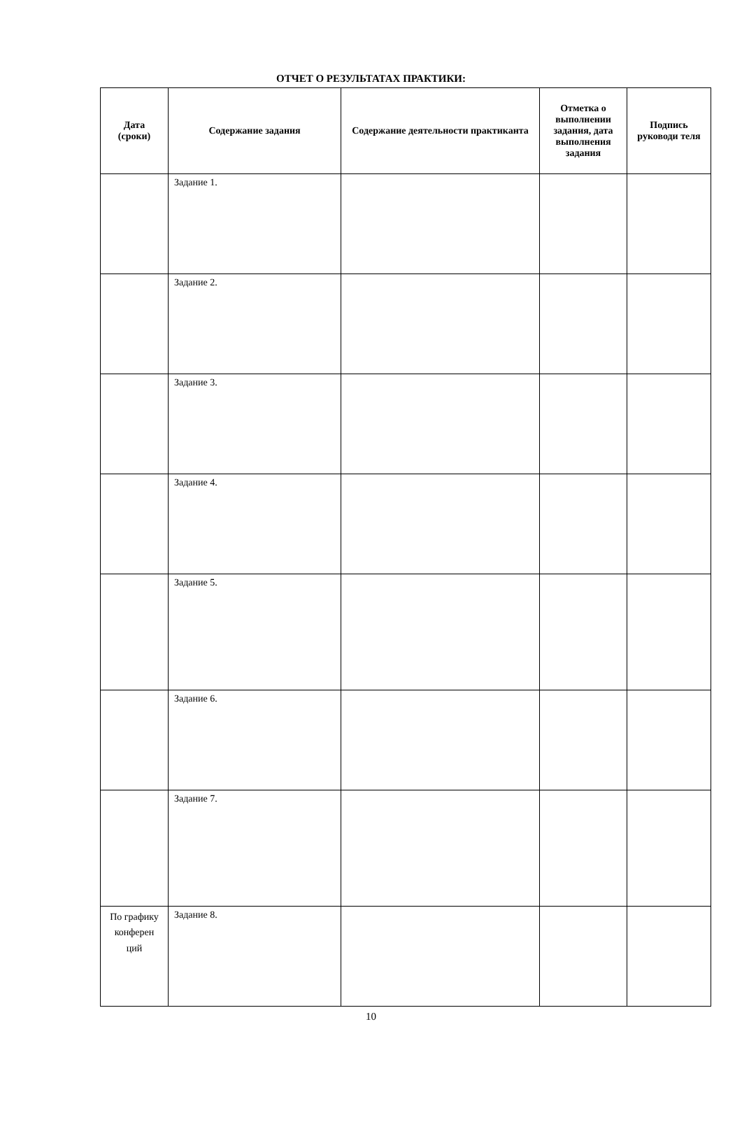ОТЧЕТ О РЕЗУЛЬТАТАХ ПРАКТИКИ:
| Дата (сроки) | Содержание задания | Содержание деятельности практиканта | Отметка о выполнении задания, дата выполнения задания | Подпись руководи теля |
| --- | --- | --- | --- | --- |
| | Задание 1. | | | |
| | Задание 2. | | | |
| | Задание 3. | | | |
| | Задание 4. | | | |
| | Задание 5. | | | |
| | Задание 6. | | | |
| | Задание 7. | | | |
| По графику конферен ций | Задание 8. | | | |
10